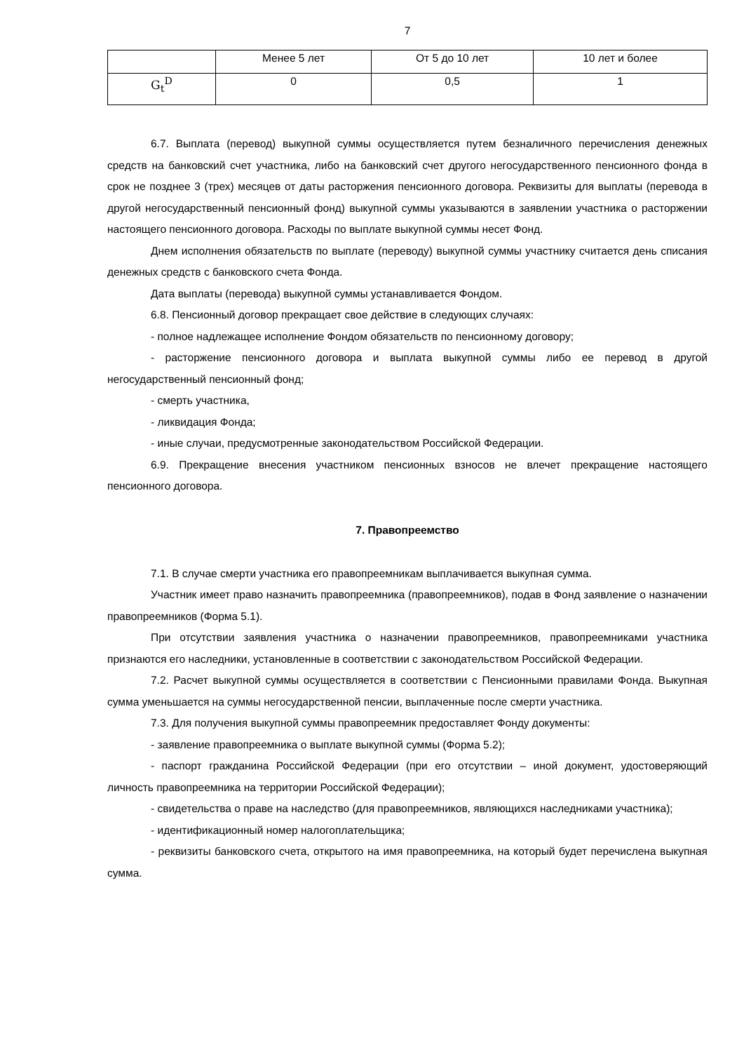7
| | Менее 5 лет | От 5 до 10 лет | 10 лет и более |
| --- | --- | --- | --- |
| G<sub>t</sub><sup>D</sup> | 0 | 0,5 | 1 |
6.7. Выплата (перевод) выкупной суммы осуществляется путем безналичного перечисления денежных средств на банковский счет участника, либо на банковский счет другого негосударственного пенсионного фонда в срок не позднее 3 (трех) месяцев от даты расторжения пенсионного договора. Реквизиты для выплаты (перевода в другой негосударственный пенсионный фонд) выкупной суммы указываются в заявлении участника о расторжении настоящего пенсионного договора. Расходы по выплате выкупной суммы несет Фонд.
Днем исполнения обязательств по выплате (переводу) выкупной суммы участнику считается день списания денежных средств с банковского счета Фонда.
Дата выплаты (перевода) выкупной суммы устанавливается Фондом.
6.8. Пенсионный договор прекращает свое действие в следующих случаях:
- полное надлежащее исполнение Фондом обязательств по пенсионному договору;
- расторжение пенсионного договора и выплата выкупной суммы либо ее перевод в другой негосударственный пенсионный фонд;
- смерть участника,
- ликвидация Фонда;
- иные случаи, предусмотренные законодательством Российской Федерации.
6.9. Прекращение внесения участником пенсионных взносов не влечет прекращение настоящего пенсионного договора.
7. Правопреемство
7.1. В случае смерти участника его правопреемникам выплачивается выкупная сумма.
Участник имеет право назначить правопреемника (правопреемников), подав в Фонд заявление о назначении правопреемников (Форма 5.1).
При отсутствии заявления участника о назначении правопреемников, правопреемниками участника признаются его наследники, установленные в соответствии с законодательством Российской Федерации.
7.2. Расчет выкупной суммы осуществляется в соответствии с Пенсионными правилами Фонда. Выкупная сумма уменьшается на суммы негосударственной пенсии, выплаченные после смерти участника.
7.3. Для получения выкупной суммы правопреемник предоставляет Фонду документы:
- заявление правопреемника о выплате выкупной суммы (Форма 5.2);
- паспорт гражданина Российской Федерации (при его отсутствии – иной документ, удостоверяющий личность правопреемника на территории Российской Федерации);
- свидетельства о праве на наследство (для правопреемников, являющихся наследниками участника);
- идентификационный номер налогоплательщика;
- реквизиты банковского счета, открытого на имя правопреемника, на который будет перечислена выкупная сумма.